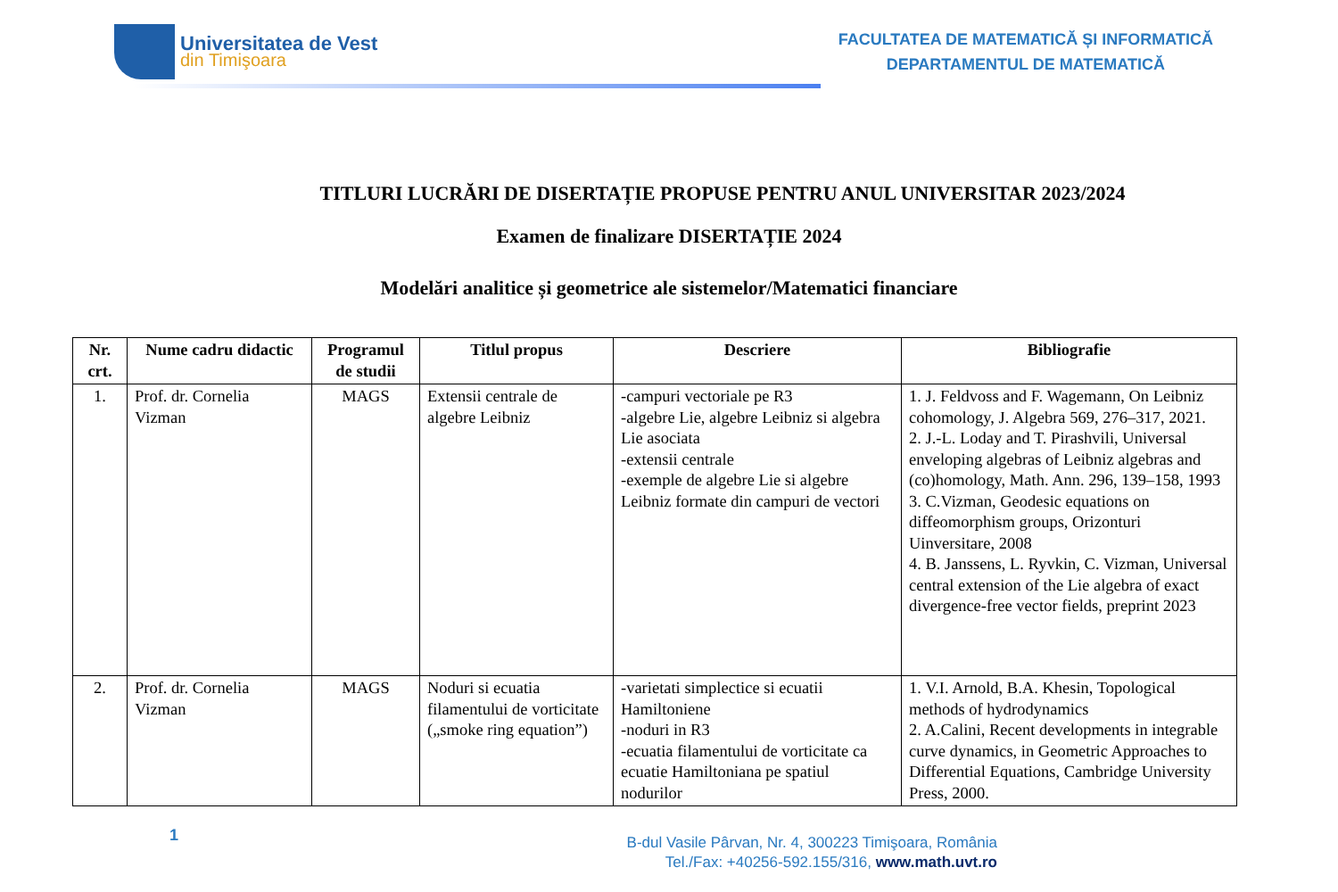Universitatea de Vest
din Timişoara
FACULTATEA DE MATEMATICĂ ȘI INFORMATICĂ
DEPARTAMENTUL DE MATEMATICĂ
TITLURI LUCRĂRI DE DISERTAȚIE PROPUSE PENTRU ANUL UNIVERSITAR 2023/2024
Examen de finalizare DISERTAȚIE 2024
Modelări analitice și geometrice ale sistemelor/Matematici financiare
| Nr. crt. | Nume cadru didactic | Programul de studii | Titlul propus | Descriere | Bibliografie |
| --- | --- | --- | --- | --- | --- |
| 1. | Prof. dr. Cornelia Vizman | MAGS | Extensii centrale de algebre Leibniz | -campuri vectoriale pe R3 -algebre Lie, algebre Leibniz si algebra Lie asociata -extensii centrale -exemple de algebre Lie si algebre Leibniz formate din campuri de vectori | 1. J. Feldvoss and F. Wagemann, On Leibniz cohomology, J. Algebra 569, 276–317, 2021. 2. J.-L. Loday and T. Pirashvili, Universal enveloping algebras of Leibniz algebras and (co)homology, Math. Ann. 296, 139–158, 1993 3. C.Vizman, Geodesic equations on diffeomorphism groups, Orizonturi Uinversitare, 2008 4. B. Janssens, L. Ryvkin, C. Vizman, Universal central extension of the Lie algebra of exact divergence-free vector fields, preprint 2023 |
| 2. | Prof. dr. Cornelia Vizman | MAGS | Noduri si ecuatia filamentului de vorticitate („smoke ring equation”) | -varietati simplectice si ecuatii Hamiltoniene -noduri in R3 -ecuatia filamentului de vorticitate ca ecuatie Hamiltoniana pe spatiul nodurilor | 1. V.I. Arnold, B.A. Khesin, Topological methods of hydrodynamics 2. A.Calini, Recent developments in integrable curve dynamics, in Geometric Approaches to Differential Equations, Cambridge University Press, 2000. |
1
B-dul Vasile Pârvan, Nr. 4, 300223 Timişoara, România
Tel./Fax: +40256-592.155/316, www.math.uvt.ro